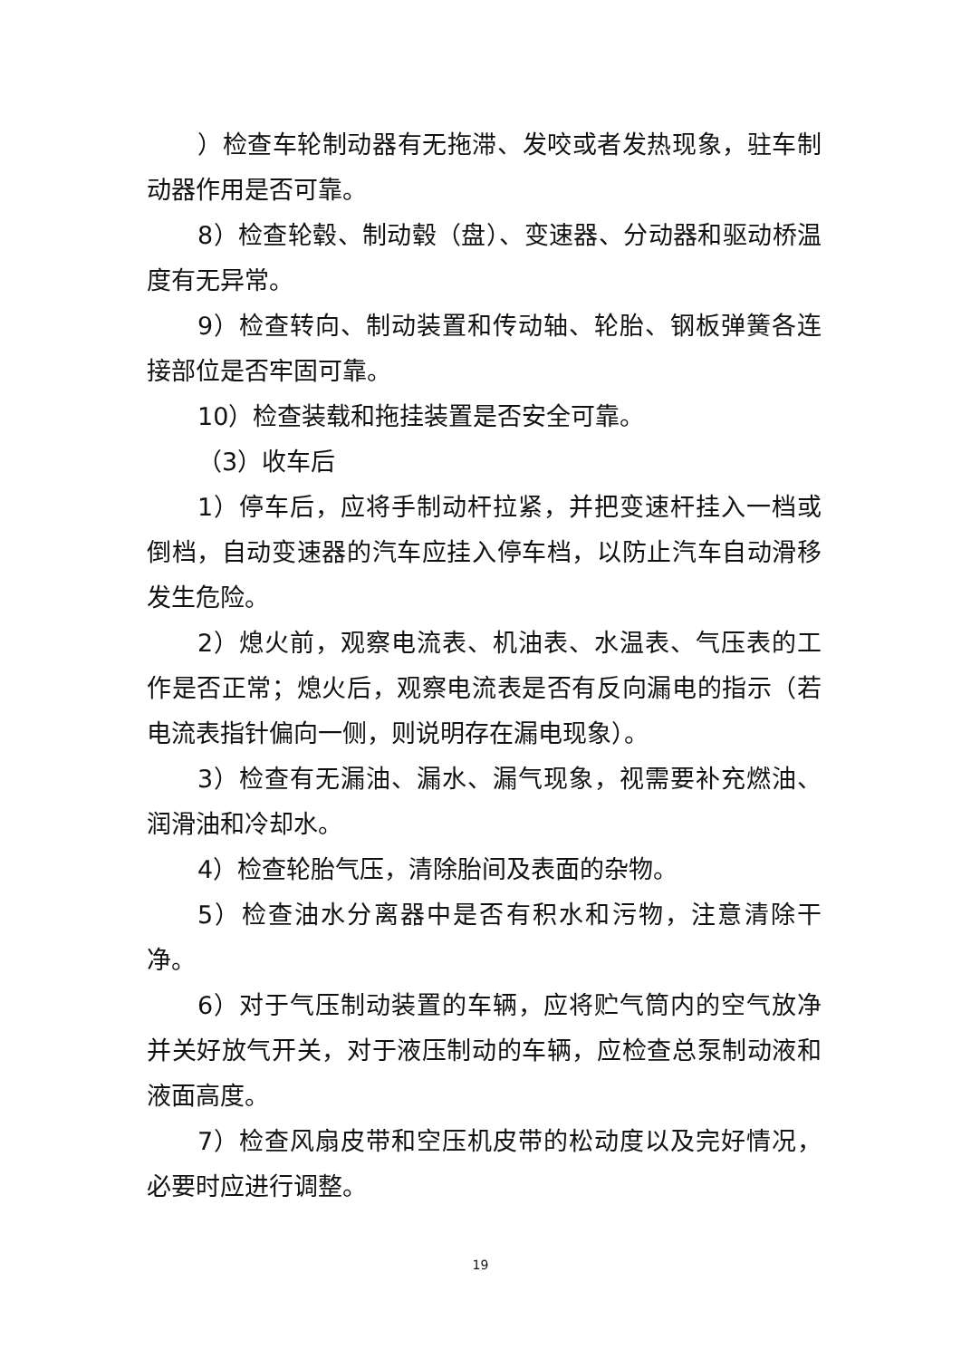）检查车轮制动器有无拖滞、发咬或者发热现象，驻车制动器作用是否可靠。
8）检查轮毂、制动毂（盘）、变速器、分动器和驱动桥温度有无异常。
9）检查转向、制动装置和传动轴、轮胎、钢板弹簧各连接部位是否牢固可靠。
10）检查装载和拖挂装置是否安全可靠。
（3）收车后
1）停车后，应将手制动杆拉紧，并把变速杆挂入一档或倒档，自动变速器的汽车应挂入停车档，以防止汽车自动滑移发生危险。
2）熄火前，观察电流表、机油表、水温表、气压表的工作是否正常；熄火后，观察电流表是否有反向漏电的指示（若电流表指针偏向一侧，则说明存在漏电现象）。
3）检查有无漏油、漏水、漏气现象，视需要补充燃油、润滑油和冷却水。
4）检查轮胎气压，清除胎间及表面的杂物。
5）检查油水分离器中是否有积水和污物，注意清除干净。
6）对于气压制动装置的车辆，应将贮气筒内的空气放净并关好放气开关，对于液压制动的车辆，应检查总泵制动液和液面高度。
7）检查风扇皮带和空压机皮带的松动度以及完好情况，必要时应进行调整。
19